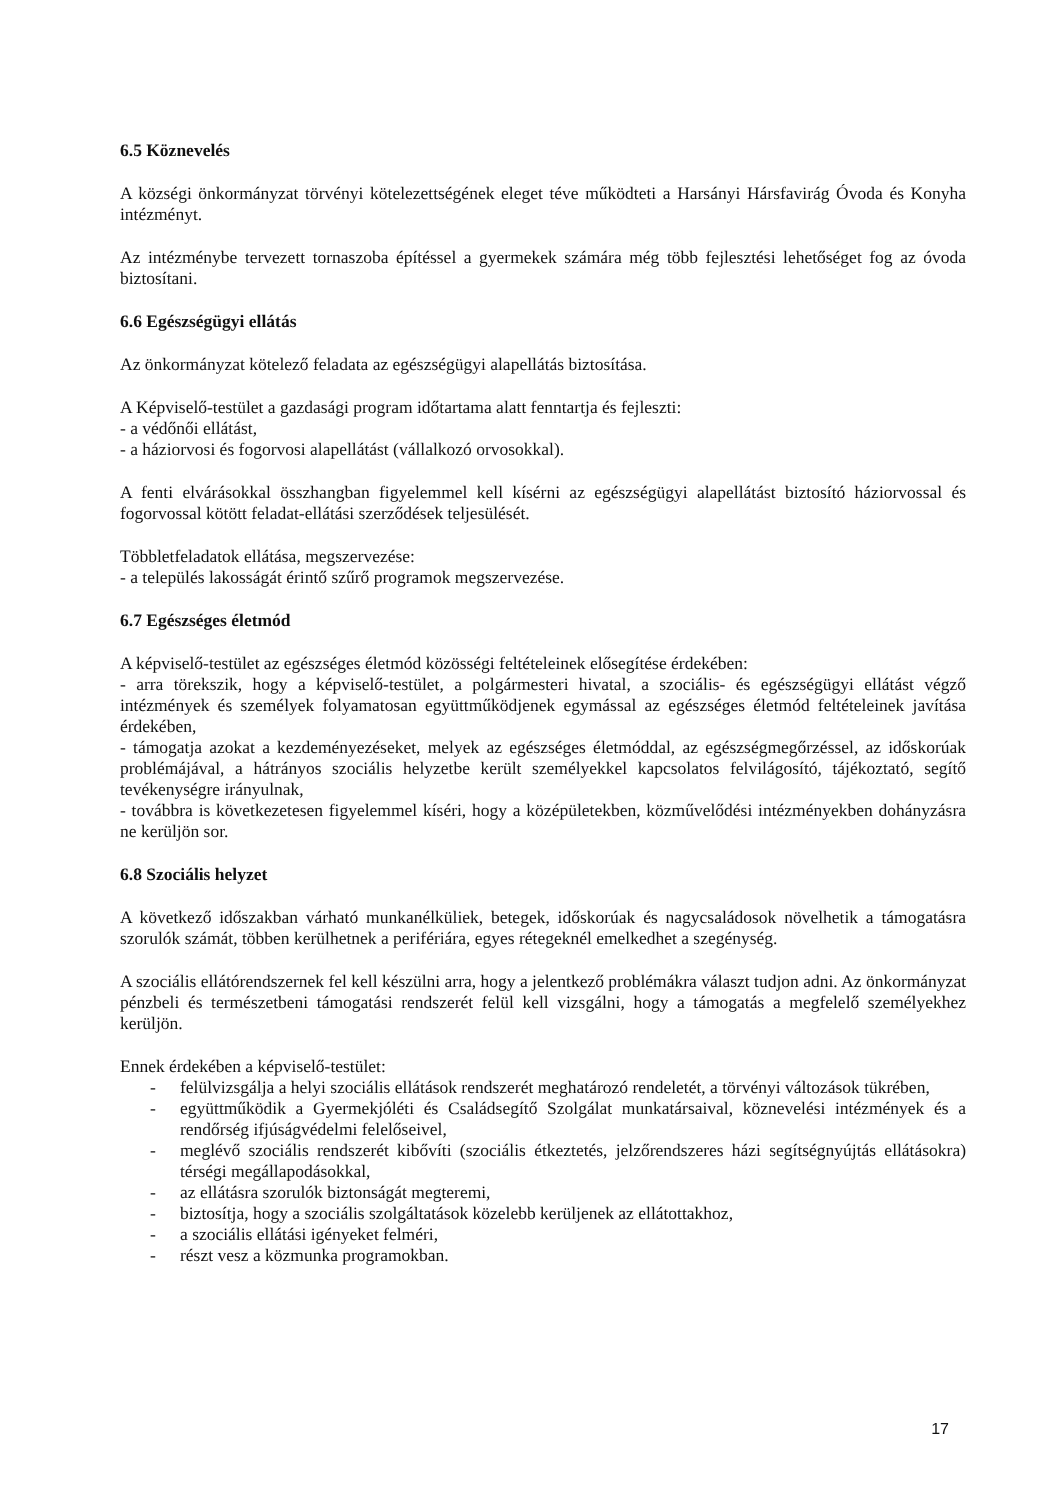6.5 Köznevelés
A községi önkormányzat törvényi kötelezettségének eleget téve működteti a Harsányi Hársfavirág Óvoda és Konyha intézményt.
Az intézménybe tervezett tornaszoba építéssel a gyermekek számára még több fejlesztési lehetőséget fog az óvoda biztosítani.
6.6 Egészségügyi ellátás
Az önkormányzat kötelező feladata az egészségügyi alapellátás biztosítása.
A Képviselő-testület a gazdasági program időtartama alatt fenntartja és fejleszti:
- a védőnői ellátást,
- a háziorvosi és fogorvosi alapellátást (vállalkozó orvosokkal).
A fenti elvárásokkal összhangban figyelemmel kell kísérni az egészségügyi alapellátást biztosító háziorvossal és fogorvossal kötött feladat-ellátási szerződések teljesülését.
Többletfeladatok ellátása, megszervezése:
- a település lakosságát érintő szűrő programok megszervezése.
6.7 Egészséges életmód
A képviselő-testület az egészséges életmód közösségi feltételeinek elősegítése érdekében:
- arra törekszik, hogy a képviselő-testület, a polgármesteri hivatal, a szociális- és egészségügyi ellátást végző intézmények és személyek folyamatosan együttműködjenek egymással az egészséges életmód feltételeinek javítása érdekében,
- támogatja azokat a kezdeményezéseket, melyek az egészséges életmóddal, az egészségmegőrzéssel, az időskorúak problémájával, a hátrányos szociális helyzetbe került személyekkel kapcsolatos felvilágosító, tájékoztató, segítő tevékenységre irányulnak,
- továbbra is következetesen figyelemmel kíséri, hogy a középületekben, közművelődési intézményekben dohányzásra ne kerüljön sor.
6.8 Szociális helyzet
A következő időszakban várható munkanélküliek, betegek, időskorúak és nagycsaládosok növelhetik a támogatásra szorulók számát, többen kerülhetnek a perifériára, egyes rétegeknél emelkedhet a szegénység.
A szociális ellátórendszernek fel kell készülni arra, hogy a jelentkező problémákra választ tudjon adni. Az önkormányzat pénzbeli és természetbeni támogatási rendszerét felül kell vizsgálni, hogy a támogatás a megfelelő személyekhez kerüljön.
Ennek érdekében a képviselő-testület:
- felülvizsgálja a helyi szociális ellátások rendszerét meghatározó rendeletét, a törvényi változások tükrében,
- együttműködik a Gyermekjóléti és Családsegítő Szolgálat munkatársaival, köznevelési intézmények és a rendőrség ifjúságvédelmi felelőseivel,
- meglévő szociális rendszerét kibővíti (szociális étkeztetés, jelzőrendszeres házi segítségnyújtás ellátásokra) térségi megállapodásokkal,
- az ellátásra szorulók biztonságát megteremi,
- biztosítja, hogy a szociális szolgáltatások közelebb kerüljenek az ellátottakhoz,
- a szociális ellátási igényeket felméri,
- részt vesz a közmunka programokban.
17